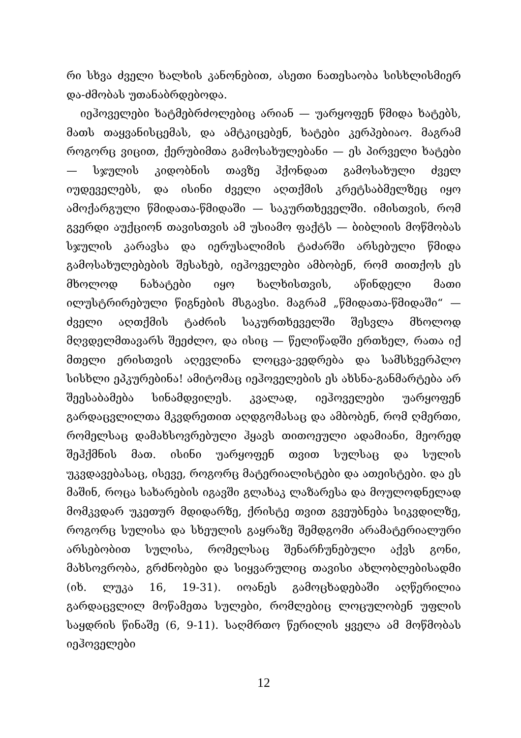რი სხვა ძველი ხალხის კანონებით, ასეთი ნათესაობა სისხლისმიერ და-ძმობას უთანაბრდებოდა.
იეჰოველები ხატმებრძოლებიც არიან — უარყოფენ წმიდა ხატებს, მათს თაყვანისცემას, და ამტკიცებენ, ხატები კერპებიაო. მაგრამ როგორც ვიცით, ქერუბიმთა გამოსახულებანი — ეს პირველი ხატები — სჯულის კიდობნის თავზე ჰქონდათ გამოსახული ძველ იუდეველებს, და ისინი ძველი აღთქმის კრეტსაბმელზეც იყო ამოქარგული წმიდათა-წმიდაში — საკურთხეველში. იმისთვის, რომ გვერდი აუქციონ თავისთვის ამ უსიამო ფაქტს — ბიბლიის მოწმობას სჯულის კარავსა და იერუსალიმის ტაძარში არსებული წმიდა გამოსახულებების შესახებ, იეჰოველები ამბობენ, რომ თითქოს ეს მხოლოდ ნახატები იყო ხალხისთვის, აწინდელი მათი ილუსტრირებული წიგნების მსგავსი. მაგრამ „წმიდათა-წმიდაში“ — ძველი აღთქმის ტაძრის საკურთხეველში შესვლა მხოლოდ მღვდელმთავარს შეეძლო, და ისიც — წელიწადში ერთხელ, რათა იქ მთელი ერისთვის აღევლინა ლოცვა-ვედრება და სამსხვერპლო სისხლი ეპკურებინა! ამიტომაც იეჰოველების ეს ახსნა-განმარტება არ შეესაბამება სინამდვილეს. კვალად, იეჰოველები უარყოფენ გარდაცვლილთა მკვდრეთით აღდგომასაც და ამბობენ, რომ ღმერთი, რომელსაც დამახსოვრებული ჰყავს თითოეული ადამიანი, მეორედ შეჰქმნის მათ. ისინი უარყოფენ თვით სულსაც და სულის უკვდავებასაც, ისევე, როგორც მატერიალისტები და ათეისტები. და ეს მაშინ, როცა სახარების იგავში გლახაკ ლაზარესა და მოულოდნელად მომკვდარ უკეთურ მდიდარზე, ქრისტე თვით გვეუბნება სიკვდილზე, როგორც სულისა და სხეულის გაყრაზე შემდგომი არამატერიალური არსებობით სულისა, რომელსაც შენარჩუნებული აქვს გონი, მახსოვრობა, გრძნობები და სიყვარულიც თავისი ახლობლებისადმი (იხ. ლუკა 16, 19-31). იოანეს გამოცხადებაში აღწერილია გარდაცვლილ მოწამეთა სულები, რომლებიც ლოცულობენ უფლის საყდრის წინაშე (6, 9-11). საღმრთო წერილის ყველა ამ მოწმობას იეჰოველები
12